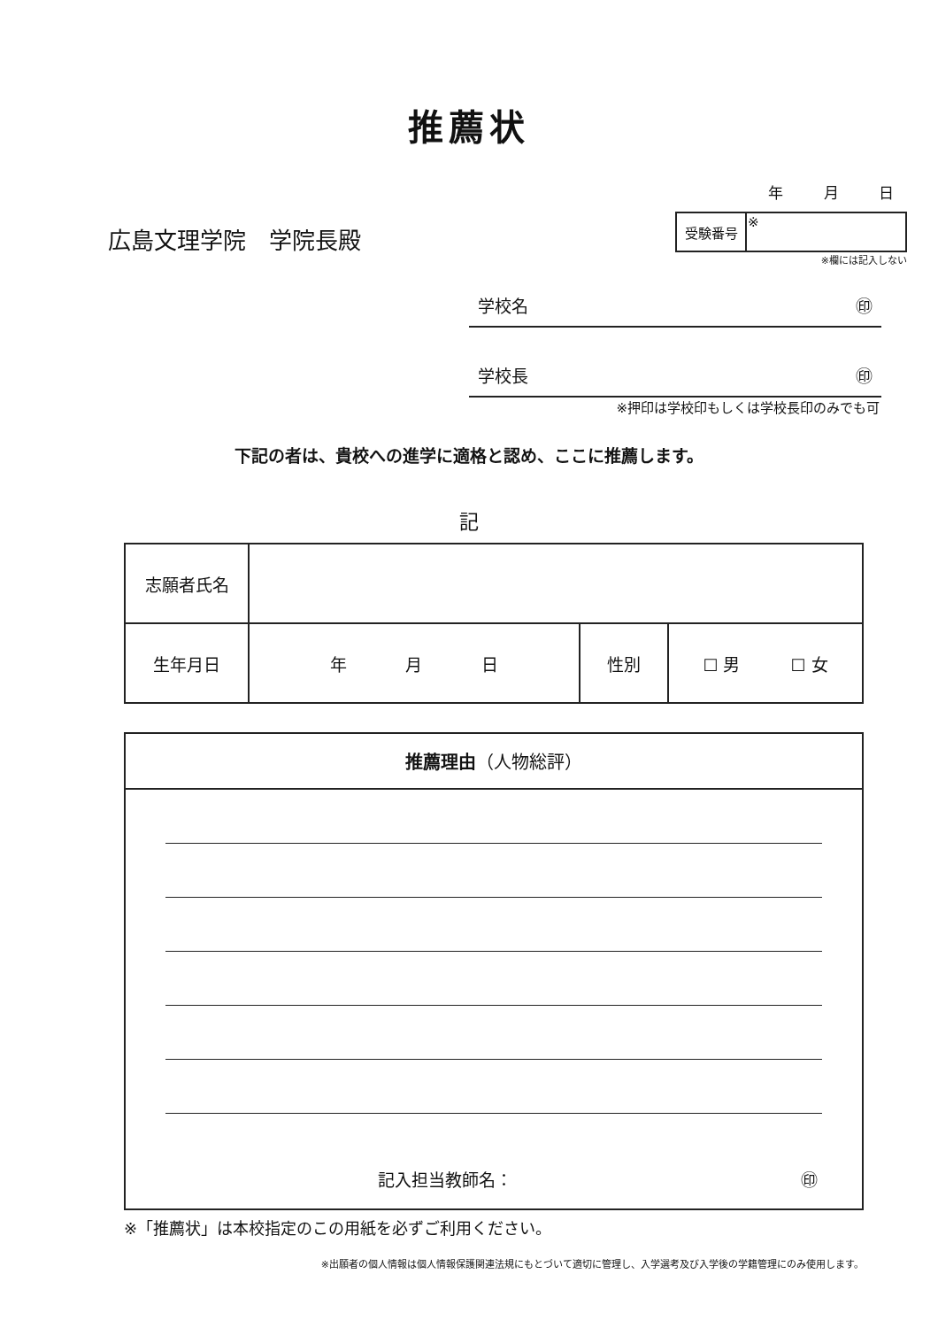推薦状
年 月 日
広島文理学院　学院長殿
| 受験番号 | ※ |
※欄には記入しない
学校名 ㊞
学校長 ㊞
※押印は学校印もしくは学校長印のみでも可
下記の者は、貴校への進学に適格と認め、ここに推薦します。
記
| 志願者氏名 | | | |
| 生年月日 | 年 月 日 | 性別 | ☐ 男 ☐ 女 |
推薦理由（人物総評）
記入担当教師名： ㊞
※「推薦状」は本校指定のこの用紙を必ずご利用ください。
※出願者の個人情報は個人情報保護関連法規にもとづいて適切に管理し、入学選考及び入学後の学籍管理にのみ使用します。